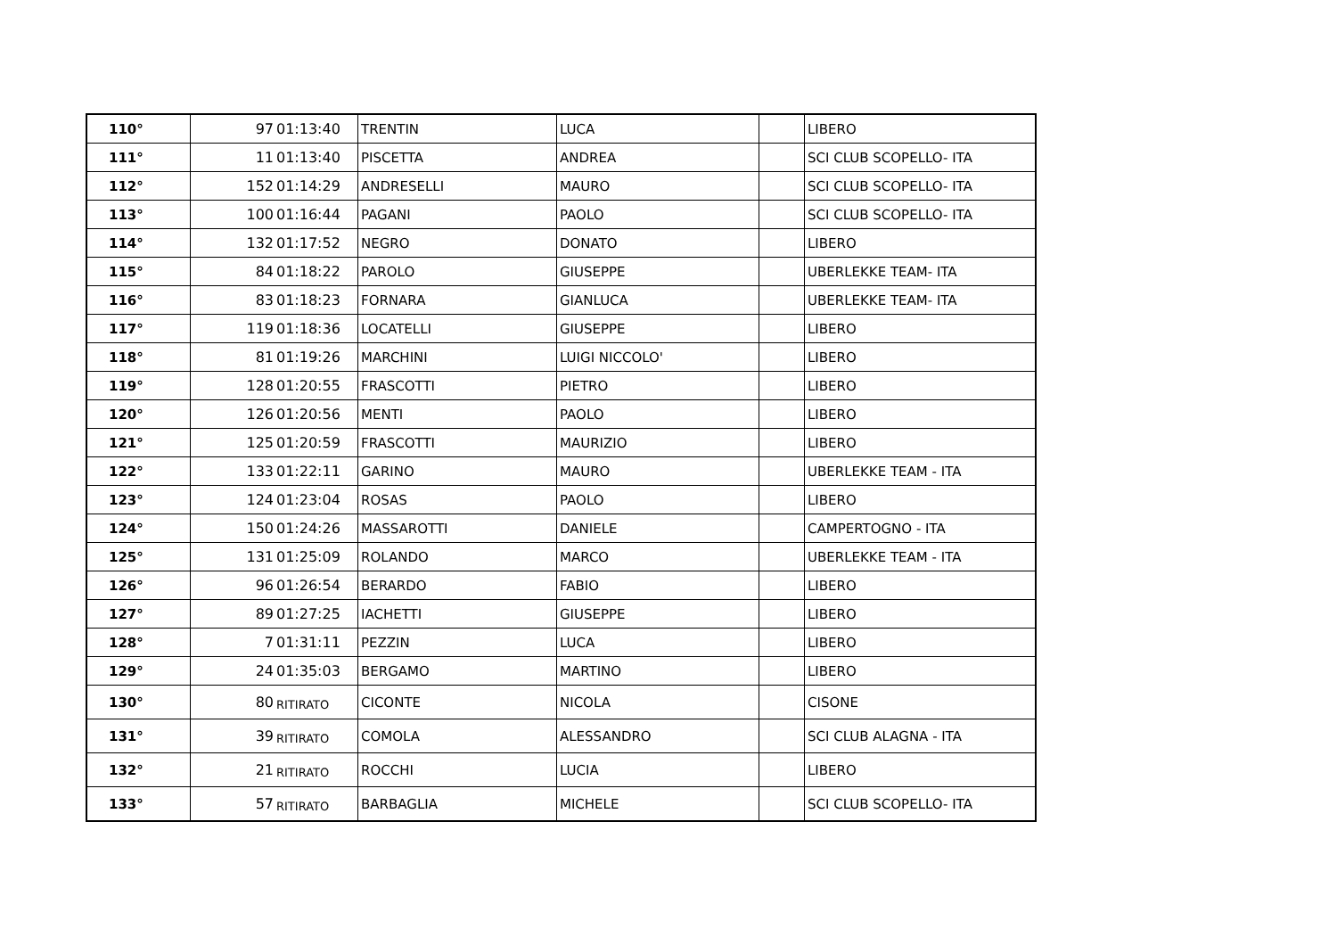| 110° | 97 | 01:13:40 | TRENTIN | LUCA | | LIBERO |
| 111° | 11 | 01:13:40 | PISCETTA | ANDREA | | SCI CLUB SCOPELLO- ITA |
| 112° | 152 | 01:14:29 | ANDRESELLI | MAURO | | SCI CLUB SCOPELLO- ITA |
| 113° | 100 | 01:16:44 | PAGANI | PAOLO | | SCI CLUB SCOPELLO- ITA |
| 114° | 132 | 01:17:52 | NEGRO | DONATO | | LIBERO |
| 115° | 84 | 01:18:22 | PAROLO | GIUSEPPE | | UBERLEKKE TEAM- ITA |
| 116° | 83 | 01:18:23 | FORNARA | GIANLUCA | | UBERLEKKE TEAM- ITA |
| 117° | 119 | 01:18:36 | LOCATELLI | GIUSEPPE | | LIBERO |
| 118° | 81 | 01:19:26 | MARCHINI | LUIGI NICCOLO' | | LIBERO |
| 119° | 128 | 01:20:55 | FRASCOTTI | PIETRO | | LIBERO |
| 120° | 126 | 01:20:56 | MENTI | PAOLO | | LIBERO |
| 121° | 125 | 01:20:59 | FRASCOTTI | MAURIZIO | | LIBERO |
| 122° | 133 | 01:22:11 | GARINO | MAURO | | UBERLEKKE TEAM - ITA |
| 123° | 124 | 01:23:04 | ROSAS | PAOLO | | LIBERO |
| 124° | 150 | 01:24:26 | MASSAROTTI | DANIELE | | CAMPERTOGNO - ITA |
| 125° | 131 | 01:25:09 | ROLANDO | MARCO | | UBERLEKKE TEAM - ITA |
| 126° | 96 | 01:26:54 | BERARDO | FABIO | | LIBERO |
| 127° | 89 | 01:27:25 | IACHETTI | GIUSEPPE | | LIBERO |
| 128° | 7 | 01:31:11 | PEZZIN | LUCA | | LIBERO |
| 129° | 24 | 01:35:03 | BERGAMO | MARTINO | | LIBERO |
| 130° | 80 | RITIRATO | CICONTE | NICOLA | | CISONE |
| 131° | 39 | RITIRATO | COMOLA | ALESSANDRO | | SCI CLUB ALAGNA - ITA |
| 132° | 21 | RITIRATO | ROCCHI | LUCIA | | LIBERO |
| 133° | 57 | RITIRATO | BARBAGLIA | MICHELE | | SCI CLUB SCOPELLO- ITA |